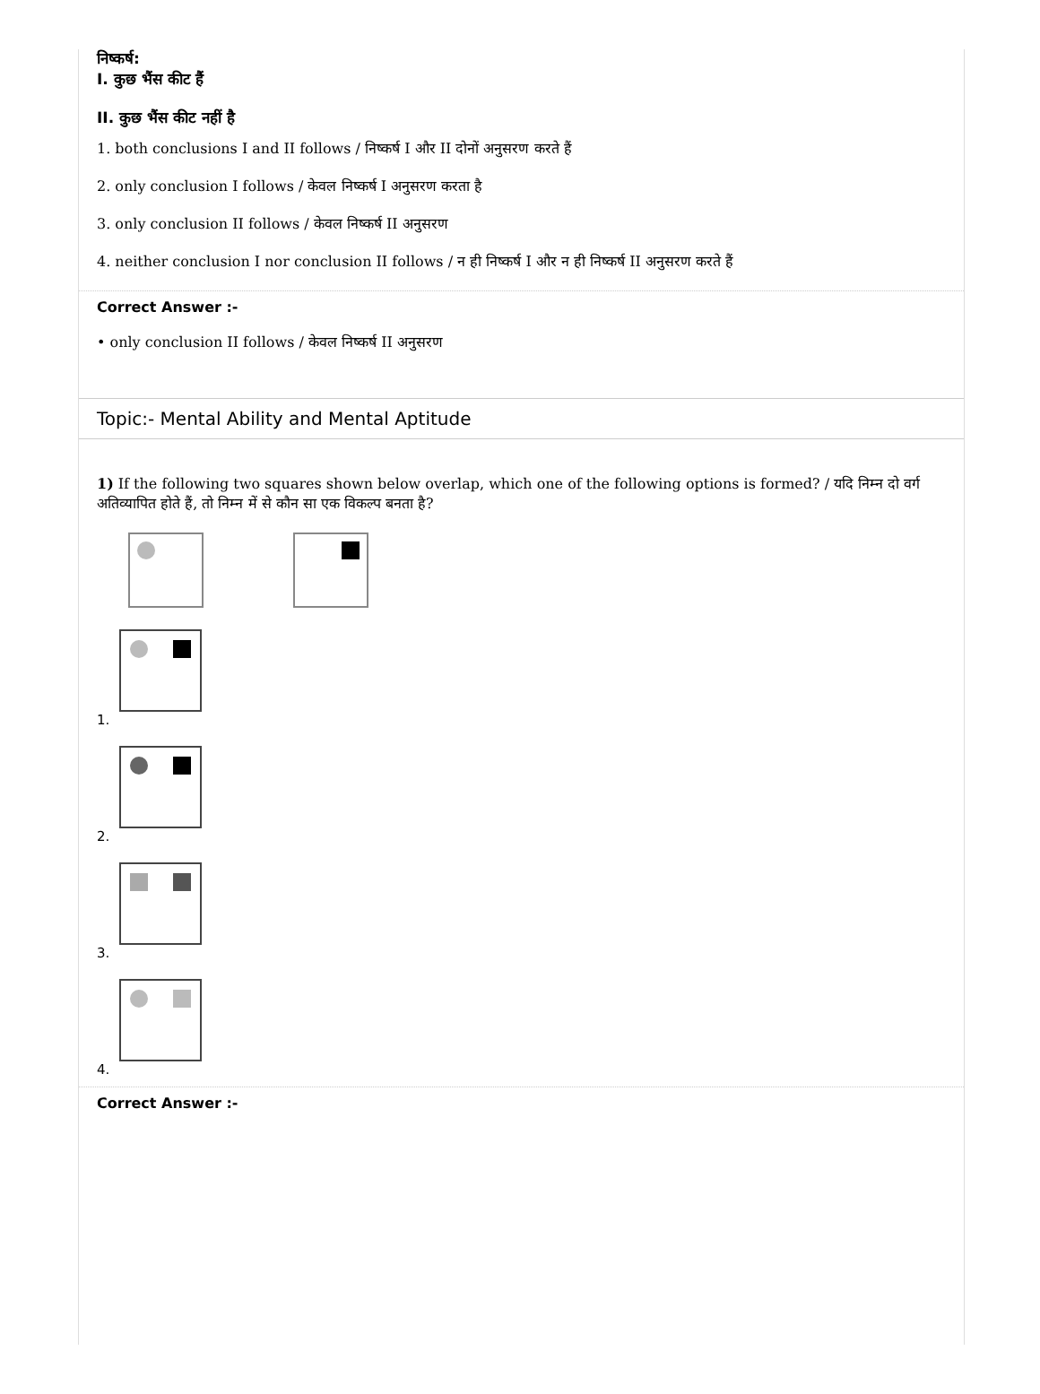निष्कर्ष:
I. कुछ भैंस कीट हैं
II. कुछ भैंस कीट नहीं है
1. both conclusions I and II follows / निष्कर्ष I और II दोनों अनुसरण करते हैं
2. only conclusion I follows / केवल निष्कर्ष I अनुसरण करता है
3. only conclusion II follows / केवल निष्कर्ष II अनुसरण
4. neither conclusion I nor conclusion II follows / न ही निष्कर्ष I और न ही निष्कर्ष II अनुसरण करते हैं
Correct Answer :-
• only conclusion II follows / केवल निष्कर्ष II अनुसरण
Topic:- Mental Ability and Mental Aptitude
1) If the following two squares shown below overlap, which one of the following options is formed? / यदि निम्न दो वर्ग अतिव्यापित होते हैं, तो निम्न में से कौन सा एक विकल्प बनता है?
1.
2.
3.
4.
Correct Answer :-